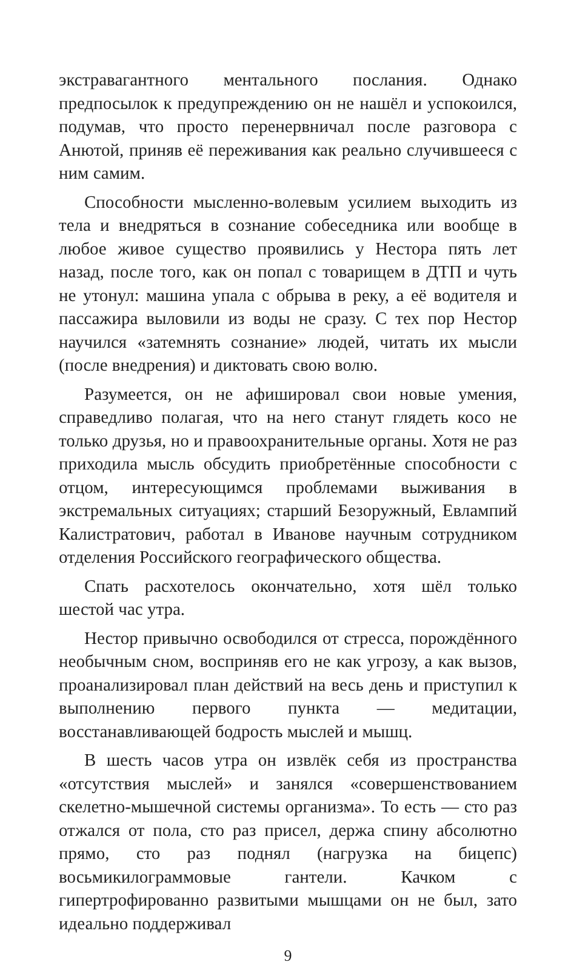экстравагантного ментального послания. Однако предпосылок к предупреждению он не нашёл и успокоился, подумав, что просто перенервничал после разговора с Анютой, приняв её переживания как реально случившееся с ним самим.
Способности мысленно-волевым усилием выходить из тела и внедряться в сознание собеседника или вообще в любое живое существо проявились у Нестора пять лет назад, после того, как он попал с товарищем в ДТП и чуть не утонул: машина упала с обрыва в реку, а её водителя и пассажира выловили из воды не сразу. С тех пор Нестор научился «затемнять сознание» людей, читать их мысли (после внедрения) и диктовать свою волю.
Разумеется, он не афишировал свои новые умения, справедливо полагая, что на него станут глядеть косо не только друзья, но и правоохранительные органы. Хотя не раз приходила мысль обсудить приобретённые способности с отцом, интересующимся проблемами выживания в экстремальных ситуациях; старший Безоружный, Евлампий Калистратович, работал в Иванове научным сотрудником отделения Российского географического общества.
Спать расхотелось окончательно, хотя шёл только шестой час утра.
Нестор привычно освободился от стресса, порождённого необычным сном, восприняв его не как угрозу, а как вызов, проанализировал план действий на весь день и приступил к выполнению первого пункта — медитации, восстанавливающей бодрость мыслей и мышц.
В шесть часов утра он извлёк себя из пространства «отсутствия мыслей» и занялся «совершенствованием скелетно-мышечной системы организма». То есть — сто раз отжался от пола, сто раз присел, держа спину абсолютно прямо, сто раз поднял (нагрузка на бицепс) восьмикилограммовые гантели. Качком с гипертрофированно развитыми мышцами он не был, зато идеально поддерживал
9